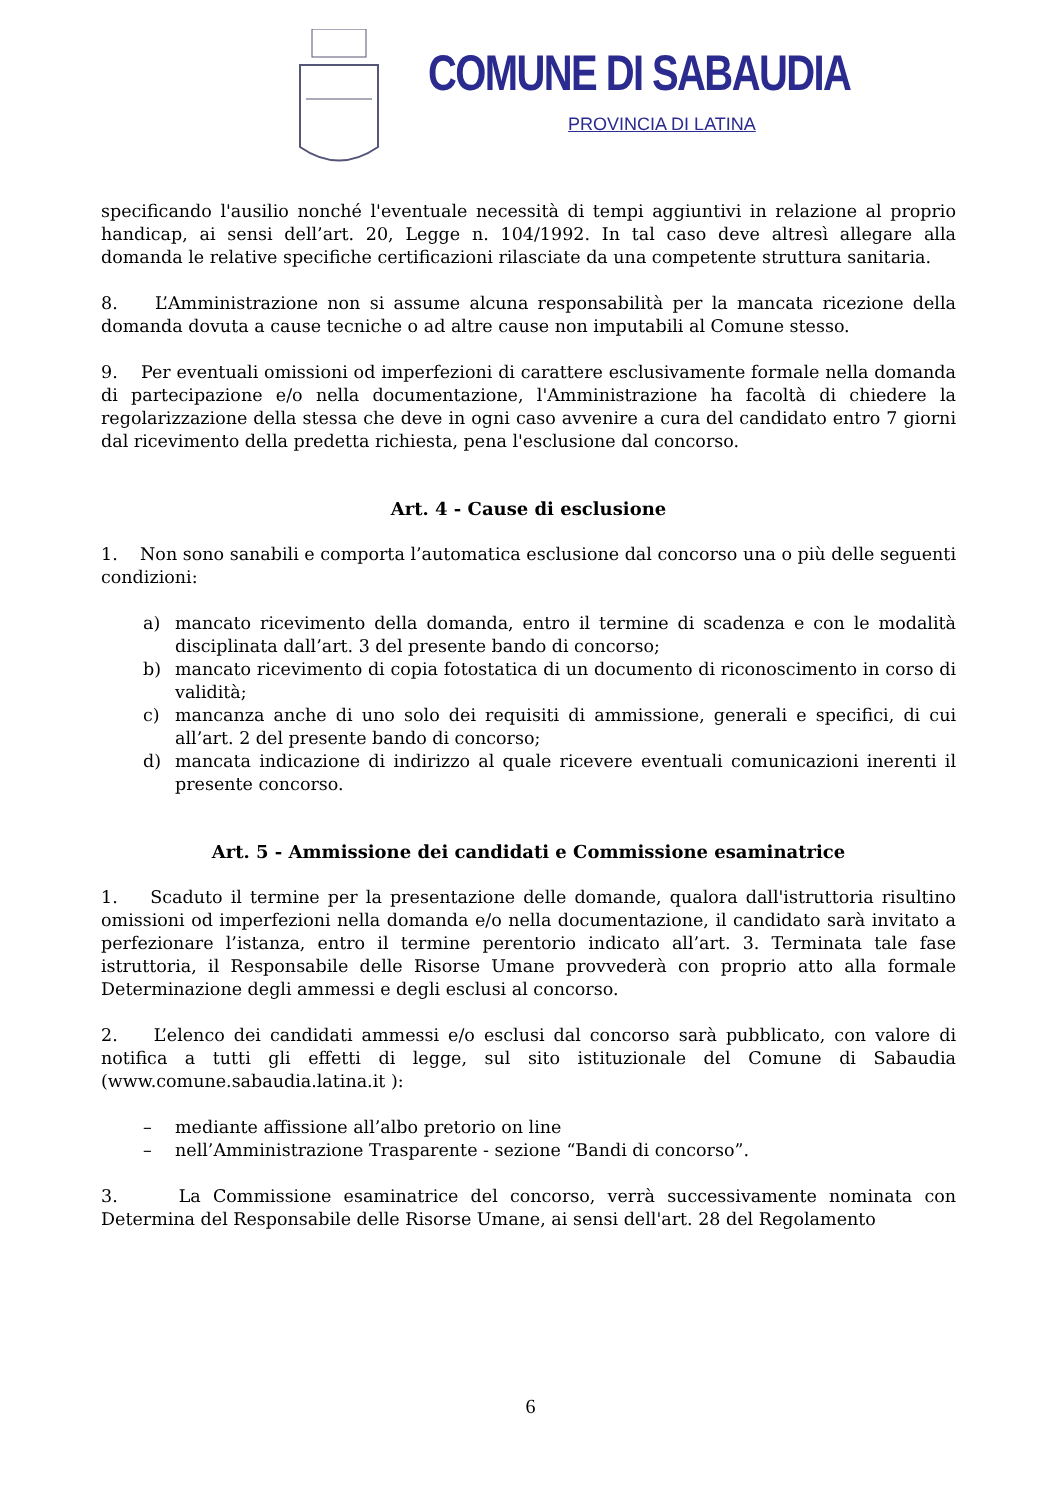COMUNE DI SABAUDIA
PROVINCIA DI LATINA
specificando l'ausilio nonché l'eventuale necessità di tempi aggiuntivi in relazione al proprio handicap, ai sensi dell’art. 20, Legge n. 104/1992. In tal caso deve altresì allegare alla domanda le relative specifiche certificazioni rilasciate da una competente struttura sanitaria.
8. L’Amministrazione non si assume alcuna responsabilità per la mancata ricezione della domanda dovuta a cause tecniche o ad altre cause non imputabili al Comune stesso.
9. Per eventuali omissioni od imperfezioni di carattere esclusivamente formale nella domanda di partecipazione e/o nella documentazione, l'Amministrazione ha facoltà di chiedere la regolarizzazione della stessa che deve in ogni caso avvenire a cura del candidato entro 7 giorni dal ricevimento della predetta richiesta, pena l'esclusione dal concorso.
Art. 4 - Cause di esclusione
1. Non sono sanabili e comporta l’automatica esclusione dal concorso una o più delle seguenti condizioni:
a) mancato ricevimento della domanda, entro il termine di scadenza e con le modalità disciplinata dall’art. 3 del presente bando di concorso;
b) mancato ricevimento di copia fotostatica di un documento di riconoscimento in corso di validità;
c) mancanza anche di uno solo dei requisiti di ammissione, generali e specifici, di cui all’art. 2 del presente bando di concorso;
d) mancata indicazione di indirizzo al quale ricevere eventuali comunicazioni inerenti il presente concorso.
Art. 5 - Ammissione dei candidati e Commissione esaminatrice
1. Scaduto il termine per la presentazione delle domande, qualora dall'istruttoria risultino omissioni od imperfezioni nella domanda e/o nella documentazione, il candidato sarà invitato a perfezionare l’istanza, entro il termine perentorio indicato all’art. 3. Terminata tale fase istruttoria, il Responsabile delle Risorse Umane provvederà con proprio atto alla formale Determinazione degli ammessi e degli esclusi al concorso.
2. L’elenco dei candidati ammessi e/o esclusi dal concorso sarà pubblicato, con valore di notifica a tutti gli effetti di legge, sul sito istituzionale del Comune di Sabaudia (www.comune.sabaudia.latina.it ):
– mediante affissione all’albo pretorio on line
– nell’Amministrazione Trasparente - sezione “Bandi di concorso”.
3. La Commissione esaminatrice del concorso, verrà successivamente nominata con Determina del Responsabile delle Risorse Umane, ai sensi dell'art. 28 del Regolamento
6